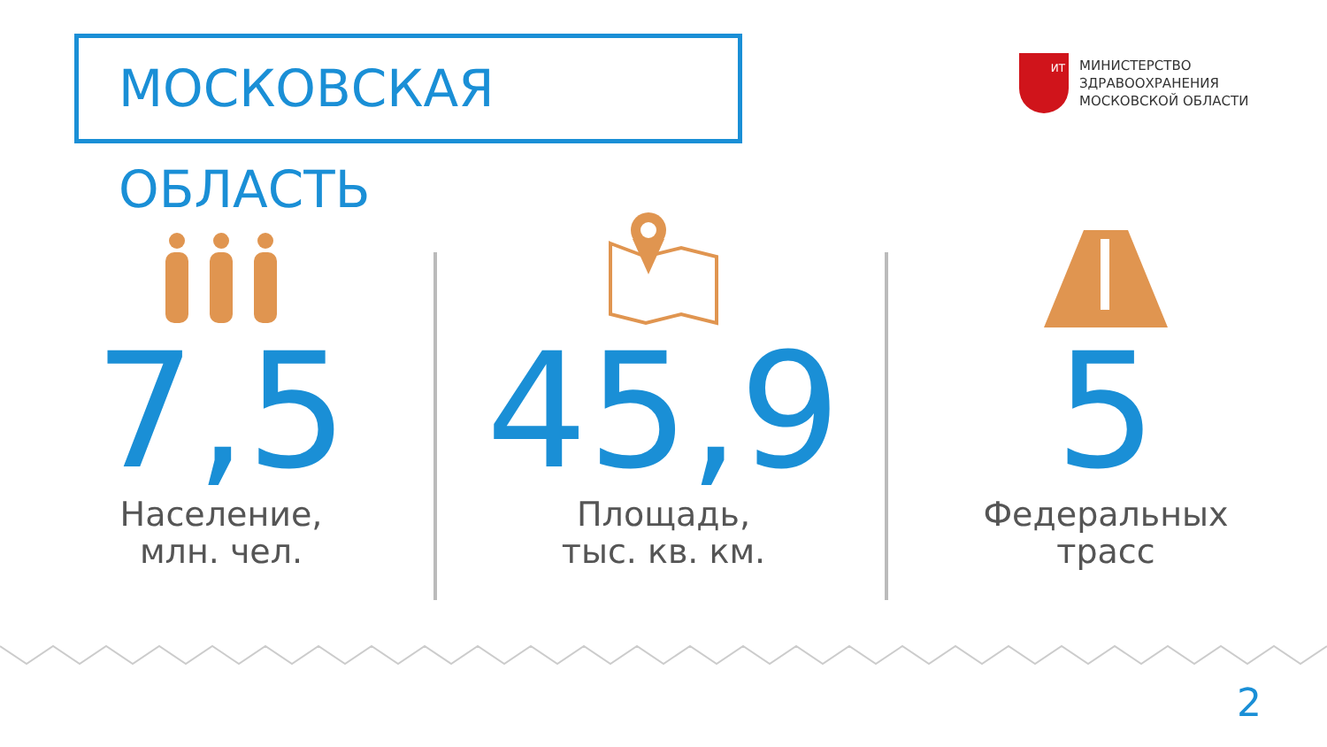МОСКОВСКАЯ ОБЛАСТЬ
ИТ
МИНИСТЕРСТВО
ЗДРАВООХРАНЕНИЯ
МОСКОВСКОЙ ОБЛАСТИ
7,5
Население,
млн. чел.
45,9
Площадь,
тыс. кв. км.
5
Федеральных
трасс
2